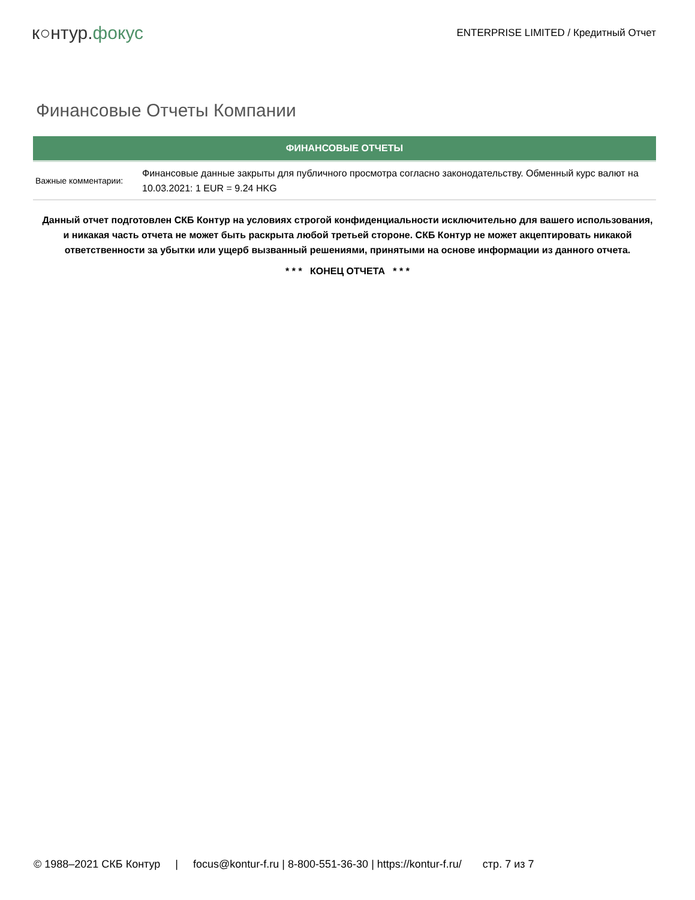к○нтур.фокус
ENTERPRISE LIMITED / Кредитный Отчет
Финансовые Отчеты Компании
| ФИНАНСОВЫЕ ОТЧЕТЫ | |
| --- | --- |
| Важные комментарии: | Финансовые данные закрыты для публичного просмотра согласно законодательству. Обменный курс валют на 10.03.2021: 1 EUR = 9.24 HKG |
Данный отчет подготовлен СКБ Контур на условиях строгой конфиденциальности исключительно для вашего использования, и никакая часть отчета не может быть раскрыта любой третьей стороне. СКБ Контур не может акцептировать никакой ответственности за убытки или ущерб вызванный решениями, принятыми на основе информации из данного отчета.
* * * КОНЕЦ ОТЧЕТА * * *
© 1988–2021 СКБ Контур | focus@kontur-f.ru | 8-800-551-36-30 | https://kontur-f.ru/ стр. 7 из 7